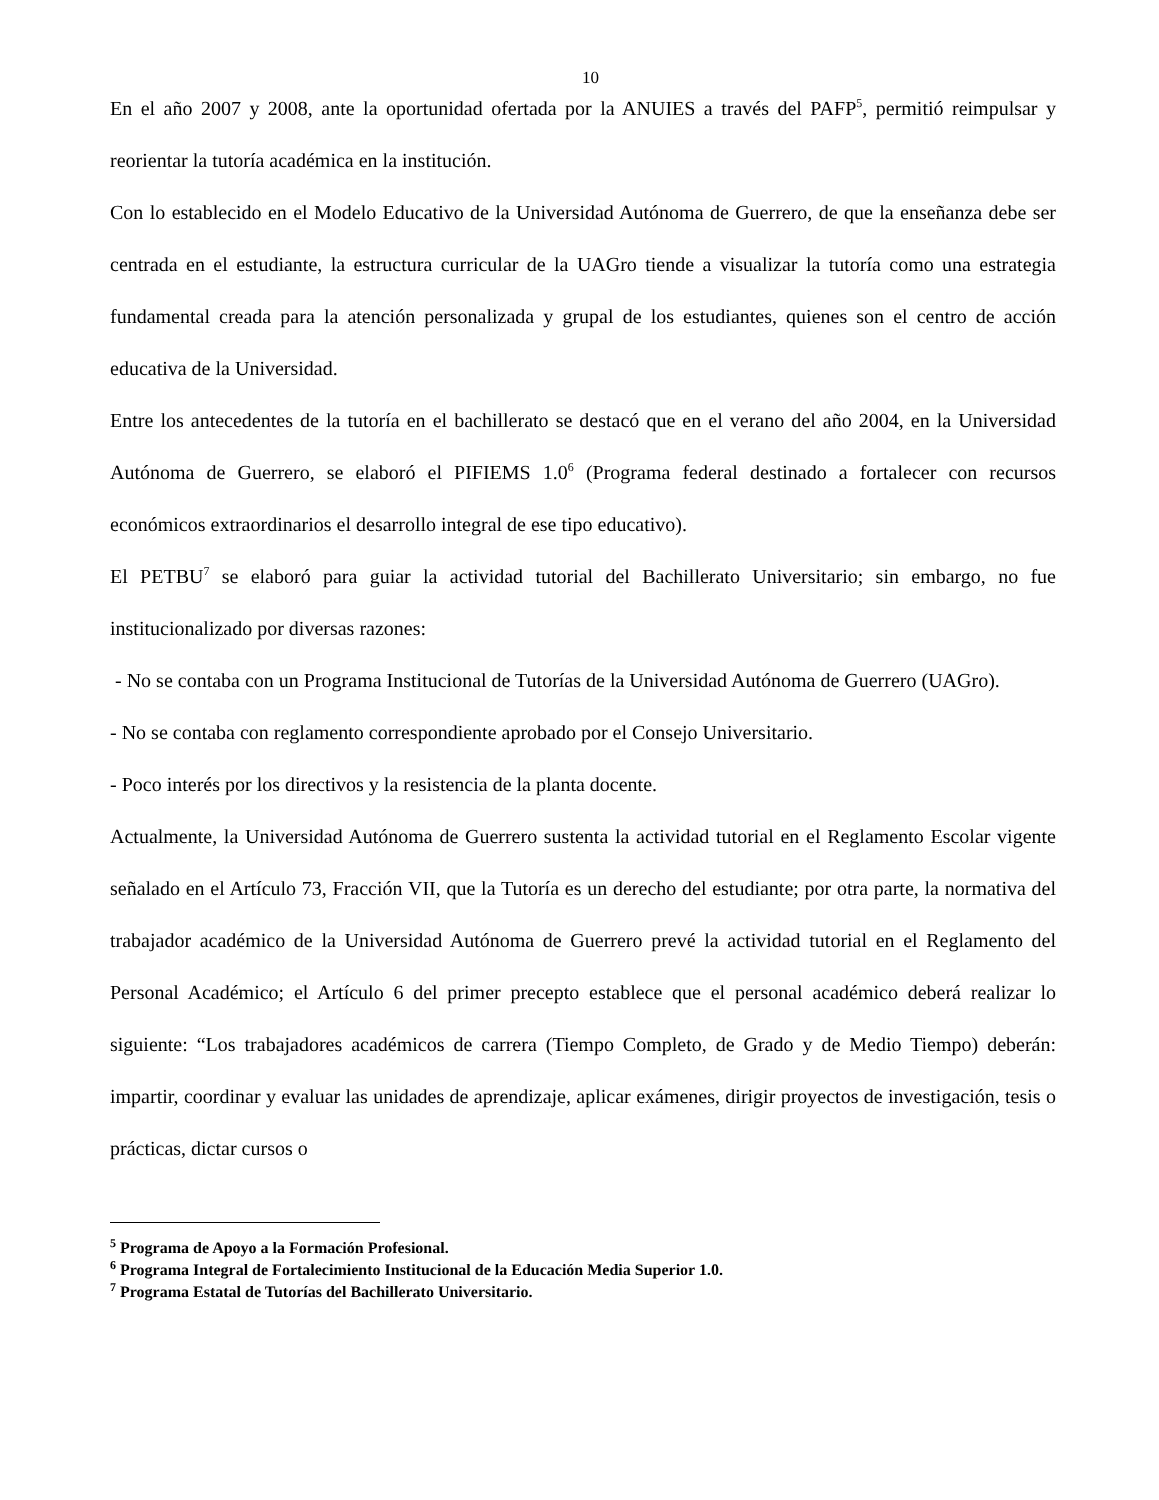10
En el año 2007 y 2008, ante la oportunidad ofertada por la ANUIES a través del PAFP<sup>5</sup>, permitió reimpulsar y reorientar la tutoría académica en la institución.
Con lo establecido en el Modelo Educativo de la Universidad Autónoma de Guerrero, de que la enseñanza debe ser centrada en el estudiante, la estructura curricular de la UAGro tiende a visualizar la tutoría como una estrategia fundamental creada para la atención personalizada y grupal de los estudiantes, quienes son el centro de acción educativa de la Universidad.
Entre los antecedentes de la tutoría en el bachillerato se destacó que en el verano del año 2004, en la Universidad Autónoma de Guerrero, se elaboró el PIFIEMS 1.0<sup>6</sup> (Programa federal destinado a fortalecer con recursos económicos extraordinarios el desarrollo integral de ese tipo educativo).
El PETBU<sup>7</sup> se elaboró para guiar la actividad tutorial del Bachillerato Universitario; sin embargo, no fue institucionalizado por diversas razones:
- No se contaba con un Programa Institucional de Tutorías de la Universidad Autónoma de Guerrero (UAGro).
- No se contaba con reglamento correspondiente aprobado por el Consejo Universitario.
- Poco interés por los directivos y la resistencia de la planta docente.
Actualmente, la Universidad Autónoma de Guerrero sustenta la actividad tutorial en el Reglamento Escolar vigente señalado en el Artículo 73, Fracción VII, que la Tutoría es un derecho del estudiante; por otra parte, la normativa del trabajador académico de la Universidad Autónoma de Guerrero prevé la actividad tutorial en el Reglamento del Personal Académico; el Artículo 6 del primer precepto establece que el personal académico deberá realizar lo siguiente: “Los trabajadores académicos de carrera (Tiempo Completo, de Grado y de Medio Tiempo) deberán: impartir, coordinar y evaluar las unidades de aprendizaje, aplicar exámenes, dirigir proyectos de investigación, tesis o prácticas, dictar cursos o
<sup>5</sup> Programa de Apoyo a la Formación Profesional.
<sup>6</sup> Programa Integral de Fortalecimiento Institucional de la Educación Media Superior 1.0.
<sup>7</sup> Programa Estatal de Tutorías del Bachillerato Universitario.